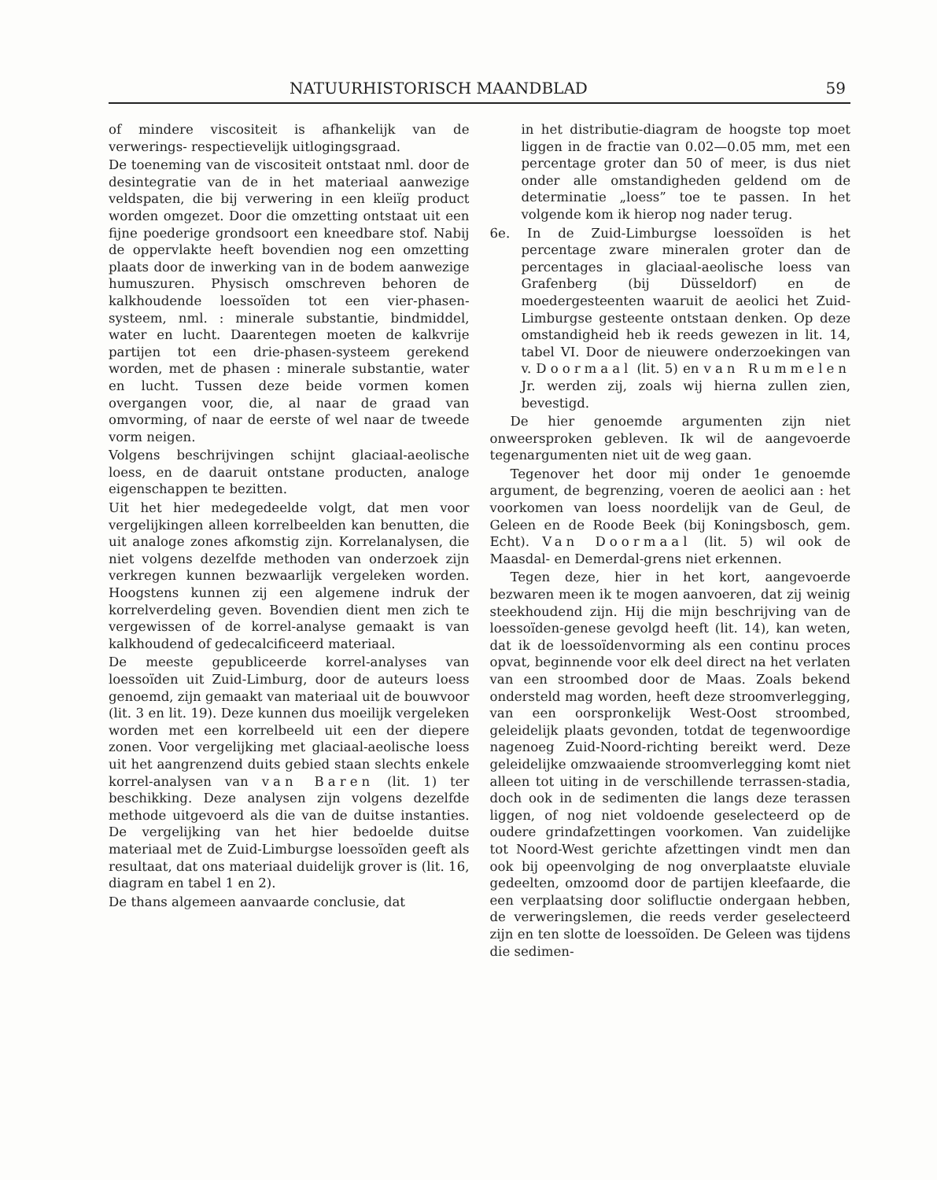NATUURHISTORISCH MAANDBLAD 59
of mindere viscositeit is afhankelijk van de verwerings- respectievelijk uitlogingsgraad.
De toeneming van de viscositeit ontstaat nml. door de desintegratie van de in het materiaal aanwezige veldspaten, die bij verwering in een kleiïg product worden omgezet. Door die omzetting ontstaat uit een fijne poederige grondsoort een kneedbare stof. Nabij de oppervlakte heeft bovendien nog een omzetting plaats door de inwerking van in de bodem aanwezige humuszuren. Physisch omschreven behoren de kalkhoudende loessoïden tot een vier-phasen-systeem, nml. : minerale substantie, bindmiddel, water en lucht. Daarentegen moeten de kalkvrije partijen tot een drie-phasen-systeem gerekend worden, met de phasen : minerale substantie, water en lucht. Tussen deze beide vormen komen overgangen voor, die, al naar de graad van omvorming, of naar de eerste of wel naar de tweede vorm neigen.
Volgens beschrijvingen schijnt glaciaal-aeolische loess, en de daaruit ontstane producten, analoge eigenschappen te bezitten.
Uit het hier medegedeelde volgt, dat men voor vergelijkingen alleen korrelbeelden kan benutten, die uit analoge zones afkomstig zijn. Korrelanalysen, die niet volgens dezelfde methoden van onderzoek zijn verkregen kunnen bezwaarlijk vergeleken worden. Hoogstens kunnen zij een algemene indruk der korrelverdeling geven. Bovendien dient men zich te vergewissen of de korrel-analyse gemaakt is van kalkhoudend of gedecalcificeerd materiaal.
De meeste gepubliceerde korrel-analyses van loessoïden uit Zuid-Limburg, door de auteurs loess genoemd, zijn gemaakt van materiaal uit de bouwvoor (lit. 3 en lit. 19). Deze kunnen dus moeilijk vergeleken worden met een korrelbeeld uit een der diepere zonen. Voor vergelijking met glaciaal-aeolische loess uit het aangrenzend duits gebied staan slechts enkele korrel-analysen van van Baren (lit. 1) ter beschikking. Deze analysen zijn volgens dezelfde methode uitgevoerd als die van de duitse instanties. De vergelijking van het hier bedoelde duitse materiaal met de Zuid-Limburgse loessoïden geeft als resultaat, dat ons materiaal duidelijk grover is (lit. 16, diagram en tabel 1 en 2).
De thans algemeen aanvaarde conclusie, dat
in het distributie-diagram de hoogste top moet liggen in de fractie van 0.02—0.05 mm, met een percentage groter dan 50 of meer, is dus niet onder alle omstandigheden geldend om de determinatie „loess” toe te passen. In het volgende kom ik hierop nog nader terug.
6e. In de Zuid-Limburgse loessoïden is het percentage zware mineralen groter dan de percentages in glaciaal-aeolische loess van Grafenberg (bij Düsseldorf) en de moedergesteenten waaruit de aeolici het Zuid-Limburgse gesteente ontstaan denken. Op deze omstandigheid heb ik reeds gewezen in lit. 14, tabel VI. Door de nieuwere onderzoekingen van v. Doormaal (lit. 5) en van Rummelen Jr. werden zij, zoals wij hierna zullen zien, bevestigd.
De hier genoemde argumenten zijn niet onweersproken gebleven. Ik wil de aangevoerde tegenargumenten niet uit de weg gaan.
Tegenover het door mij onder 1e genoemde argument, de begrenzing, voeren de aeolici aan : het voorkomen van loess noordelijk van de Geul, de Geleen en de Roode Beek (bij Koningsbosch, gem. Echt). Van Doormaal (lit. 5) wil ook de Maasdal- en Demerdal-grens niet erkennen.
Tegen deze, hier in het kort, aangevoerde bezwaren meen ik te mogen aanvoeren, dat zij weinig steekhoudend zijn. Hij die mijn beschrijving van de loessoïden-genese gevolgd heeft (lit. 14), kan weten, dat ik de loessoïdenvorming als een continu proces opvat, beginnende voor elk deel direct na het verlaten van een stroombed door de Maas. Zoals bekend ondersteld mag worden, heeft deze stroomverlegging, van een oorspronkelijk West-Oost stroombed, geleidelijk plaats gevonden, totdat de tegenwoordige nagenoeg Zuid-Noord-richting bereikt werd. Deze geleidelijke omzwaaiende stroomverlegging komt niet alleen tot uiting in de verschillende terrassen-stadia, doch ook in de sedimenten die langs deze terassen liggen, of nog niet voldoende geselecteerd op de oudere grindafzettingen voorkomen. Van zuidelijke tot Noord-West gerichte afzettingen vindt men dan ook bij opeenvolging de nog onverplaatste eluviale gedeelten, omzoomd door de partijen kleefaarde, die een verplaatsing door solifluctie ondergaan hebben, de verweringslemen, die reeds verder geselecteerd zijn en ten slotte de loessoïden. De Geleen was tijdens die sedimen-